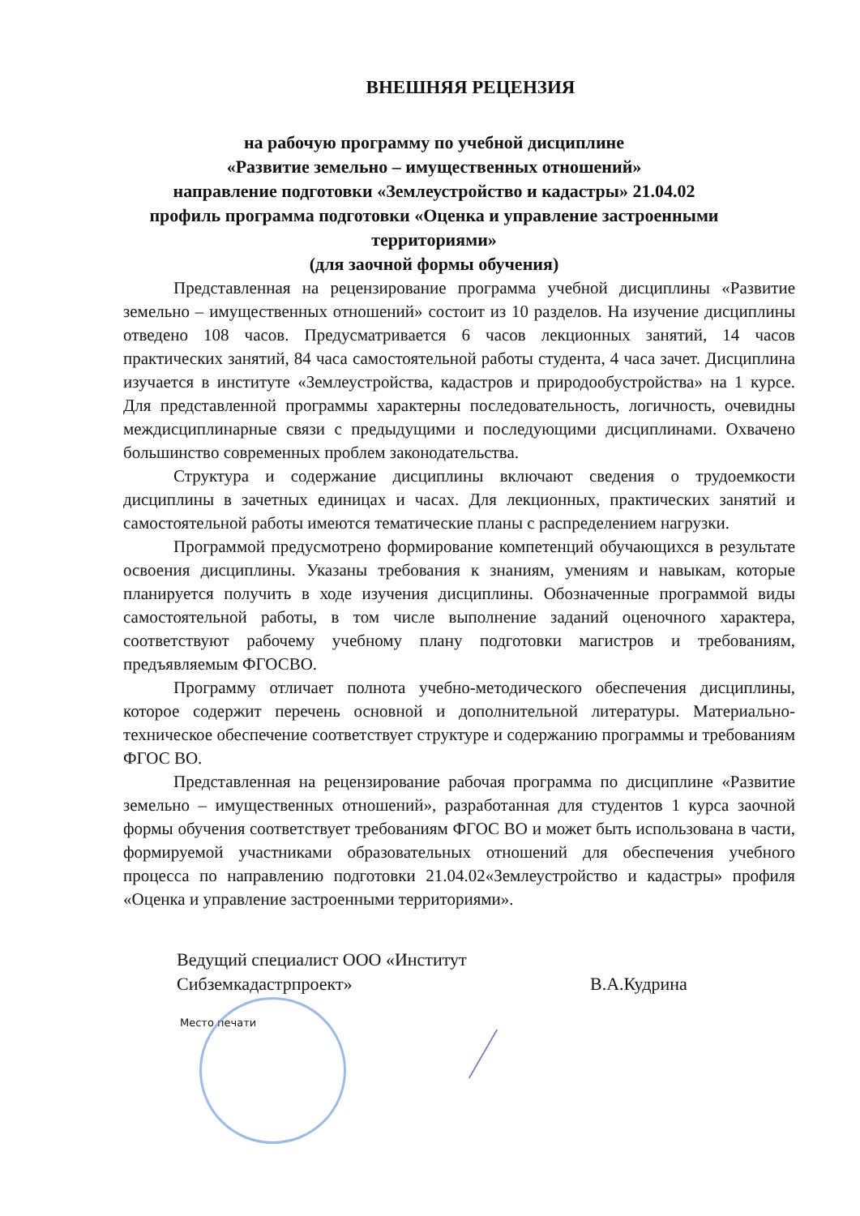ВНЕШНЯЯ РЕЦЕНЗИЯ
на рабочую программу по учебной дисциплине
«Развитие земельно – имущественных отношений»
направление подготовки «Землеустройство и кадастры» 21.04.02
профиль программа подготовки «Оценка и управление застроенными территориями»
(для заочной формы обучения)
Представленная на рецензирование программа учебной дисциплины «Развитие земельно – имущественных отношений» состоит из 10 разделов. На изучение дисциплины отведено 108 часов. Предусматривается 6 часов лекционных занятий, 14 часов практических занятий, 84 часа самостоятельной работы студента, 4 часа зачет. Дисциплина изучается в институте «Землеустройства, кадастров и природообустройства» на 1 курсе. Для представленной программы характерны последовательность, логичность, очевидны междисциплинарные связи с предыдущими и последующими дисциплинами. Охвачено большинство современных проблем законодательства.
Структура и содержание дисциплины включают сведения о трудоемкости дисциплины в зачетных единицах и часах. Для лекционных, практических занятий и самостоятельной работы имеются тематические планы с распределением нагрузки.
Программой предусмотрено формирование компетенций обучающихся в результате освоения дисциплины. Указаны требования к знаниям, умениям и навыкам, которые планируется получить в ходе изучения дисциплины. Обозначенные программой виды самостоятельной работы, в том числе выполнение заданий оценочного характера, соответствуют рабочему учебному плану подготовки магистров и требованиям, предъявляемым ФГОСВО.
Программу отличает полнота учебно-методического обеспечения дисциплины, которое содержит перечень основной и дополнительной литературы. Материально-техническое обеспечение соответствует структуре и содержанию программы и требованиям ФГОС ВО.
Представленная на рецензирование рабочая программа по дисциплине «Развитие земельно – имущественных отношений», разработанная для студентов 1 курса заочной формы обучения соответствует требованиям ФГОС ВО и может быть использована в части, формируемой участниками образовательных отношений для обеспечения учебного процесса по направлению подготовки 21.04.02«Землеустройство и кадастры» профиля «Оценка и управление застроенными территориями».
Ведущий специалист ООО «Институт Сибземкадастрпроект»
В.А.Кудрина
Место печати